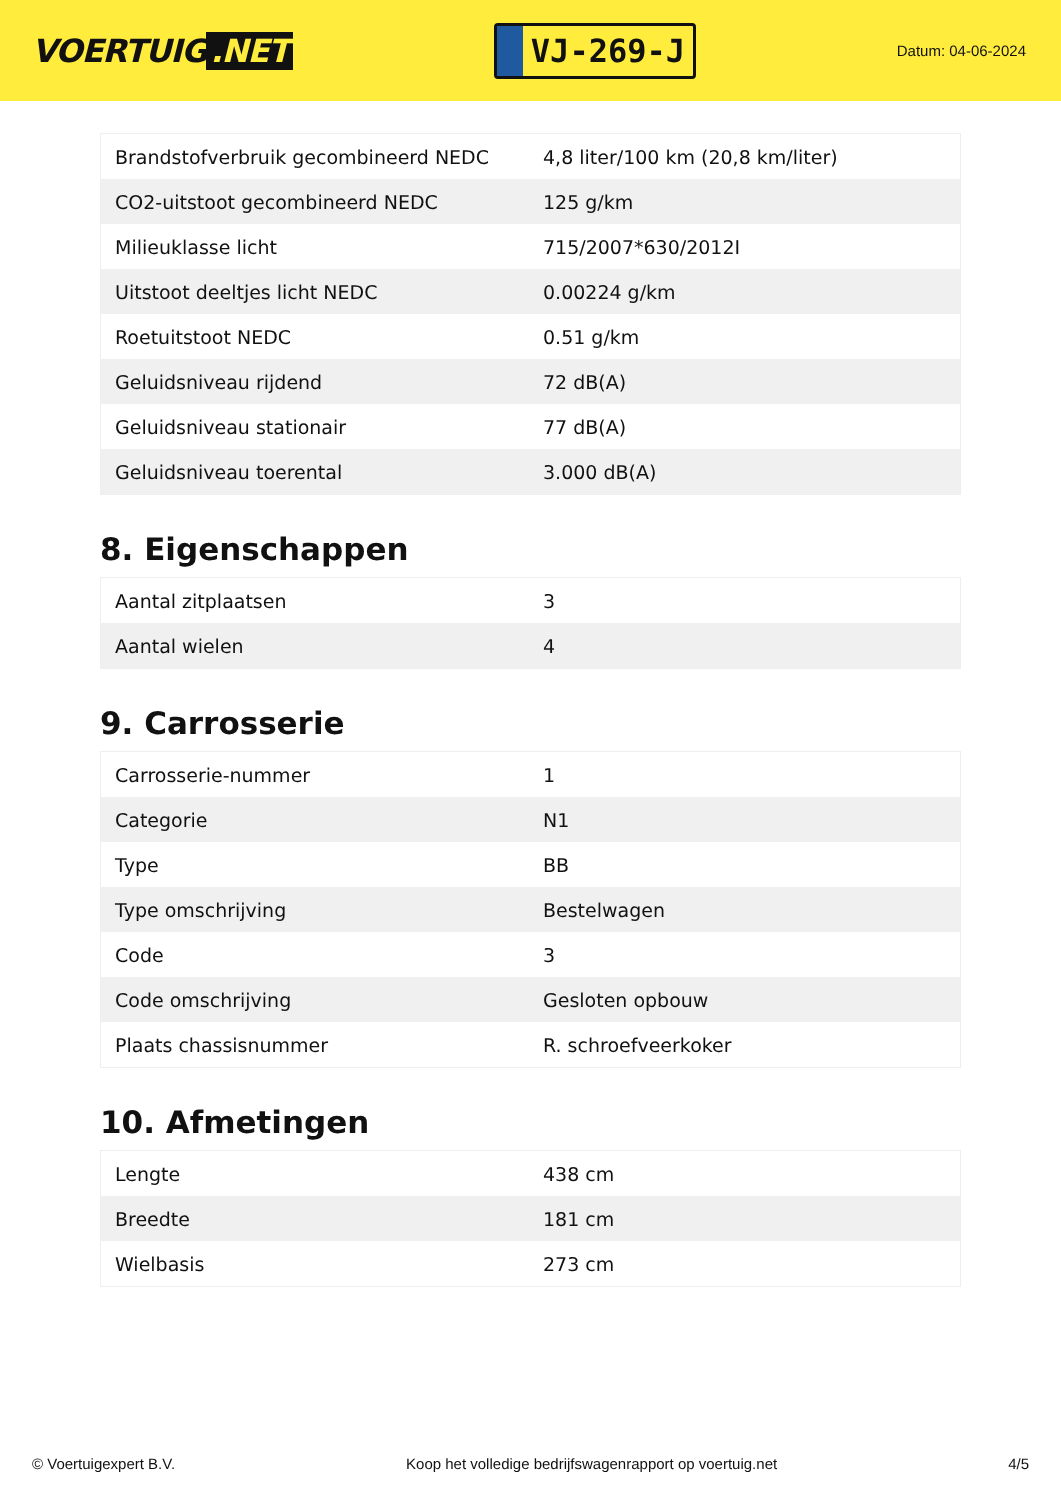VOERTUIG.NET
VJ-269-J
Datum: 04-06-2024
| Brandstofverbruik gecombineerd NEDC | 4,8 liter/100 km (20,8 km/liter) |
| CO2-uitstoot gecombineerd NEDC | 125 g/km |
| Milieuklasse licht | 715/2007*630/2012I |
| Uitstoot deeltjes licht NEDC | 0.00224 g/km |
| Roetuitstoot NEDC | 0.51 g/km |
| Geluidsniveau rijdend | 72 dB(A) |
| Geluidsniveau stationair | 77 dB(A) |
| Geluidsniveau toerental | 3.000 dB(A) |
8. Eigenschappen
| Aantal zitplaatsen | 3 |
| Aantal wielen | 4 |
9. Carrosserie
| Carrosserie-nummer | 1 |
| Categorie | N1 |
| Type | BB |
| Type omschrijving | Bestelwagen |
| Code | 3 |
| Code omschrijving | Gesloten opbouw |
| Plaats chassisnummer | R. schroefveerkoker |
10. Afmetingen
| Lengte | 438 cm |
| Breedte | 181 cm |
| Wielbasis | 273 cm |
© Voertuigexpert B.V. Koop het volledige bedrijfswagenrapport op voertuig.net 4/5